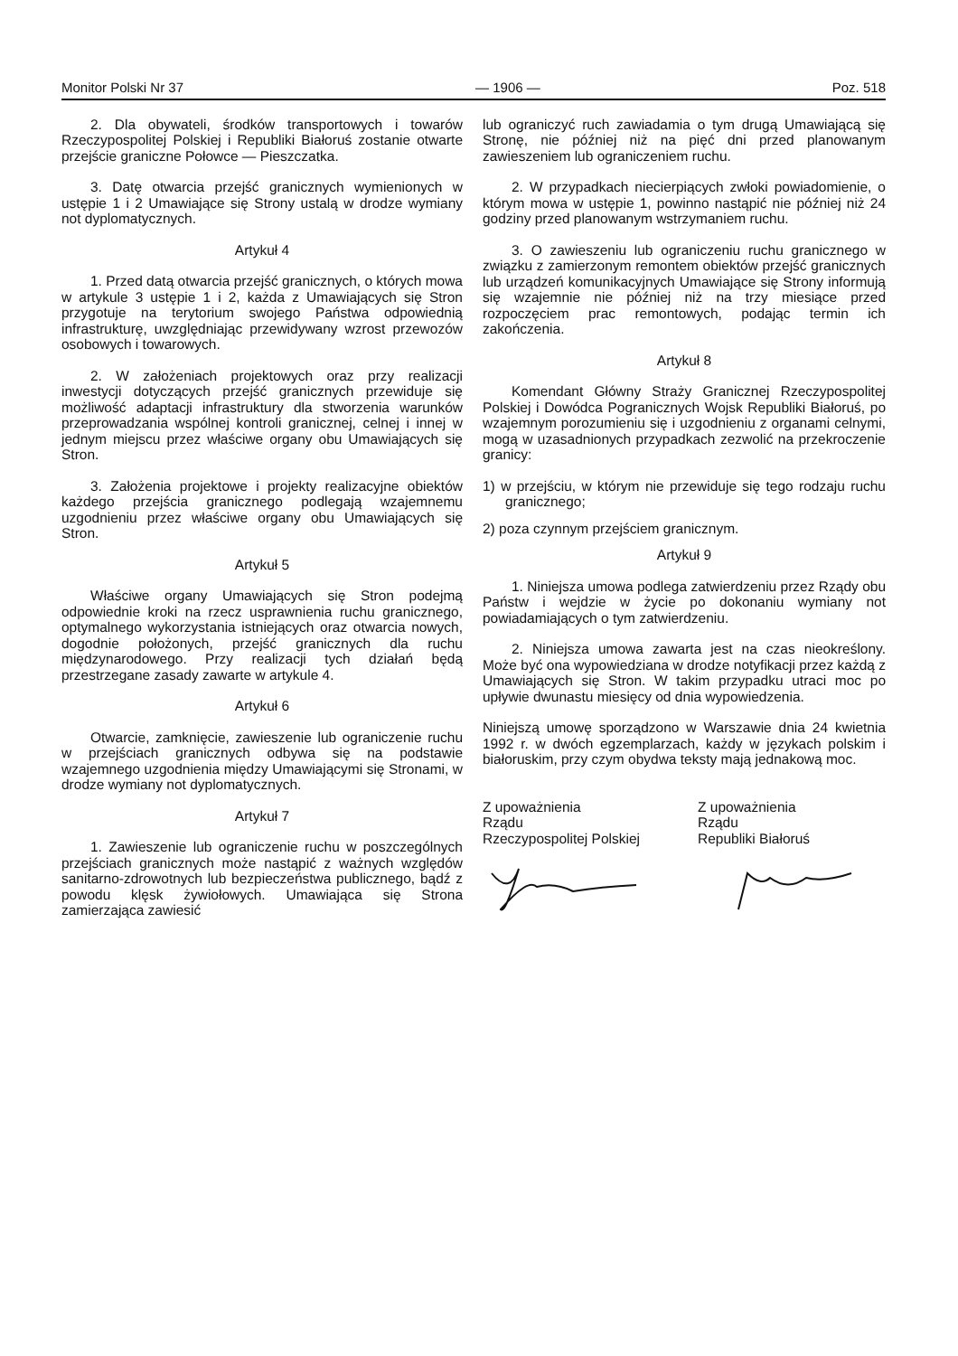Monitor Polski Nr 37 — 1906 — Poz. 518
2. Dla obywateli, środków transportowych i towarów Rzeczypospolitej Polskiej i Republiki Białoruś zostanie otwarte przejście graniczne Połowce — Pieszczatka.
3. Datę otwarcia przejść granicznych wymienionych w ustępie 1 i 2 Umawiające się Strony ustalą w drodze wymiany not dyplomatycznych.
Artykuł 4
1. Przed datą otwarcia przejść granicznych, o których mowa w artykule 3 ustępie 1 i 2, każda z Umawiających się Stron przygotuje na terytorium swojego Państwa odpowiednią infrastrukturę, uwzględniając przewidywany wzrost przewozów osobowych i towarowych.
2. W założeniach projektowych oraz przy realizacji inwestycji dotyczących przejść granicznych przewiduje się możliwość adaptacji infrastruktury dla stworzenia warunków przeprowadzania wspólnej kontroli granicznej, celnej i innej w jednym miejscu przez właściwe organy obu Umawiających się Stron.
3. Założenia projektowe i projekty realizacyjne obiektów każdego przejścia granicznego podlegają wzajemnemu uzgodnieniu przez właściwe organy obu Umawiających się Stron.
Artykuł 5
Właściwe organy Umawiających się Stron podejmą odpowiednie kroki na rzecz usprawnienia ruchu granicznego, optymalnego wykorzystania istniejących oraz otwarcia nowych, dogodnie położonych, przejść granicznych dla ruchu międzynarodowego. Przy realizacji tych działań będą przestrzegane zasady zawarte w artykule 4.
Artykuł 6
Otwarcie, zamknięcie, zawieszenie lub ograniczenie ruchu w przejściach granicznych odbywa się na podstawie wzajemnego uzgodnienia między Umawiającymi się Stronami, w drodze wymiany not dyplomatycznych.
Artykuł 7
1. Zawieszenie lub ograniczenie ruchu w poszczególnych przejściach granicznych może nastąpić z ważnych względów sanitarno-zdrowotnych lub bezpieczeństwa publicznego, bądź z powodu klęsk żywiołowych. Umawiająca się Strona zamierzająca zawiesić
lub ograniczyć ruch zawiadamia o tym drugą Umawiającą się Stronę, nie później niż na pięć dni przed planowanym zawieszeniem lub ograniczeniem ruchu.
2. W przypadkach niecierpiących zwłoki powiadomienie, o którym mowa w ustępie 1, powinno nastąpić nie później niż 24 godziny przed planowanym wstrzymaniem ruchu.
3. O zawieszeniu lub ograniczeniu ruchu granicznego w związku z zamierzonym remontem obiektów przejść granicznych lub urządzeń komunikacyjnych Umawiające się Strony informują się wzajemnie nie później niż na trzy miesiące przed rozpoczęciem prac remontowych, podając termin ich zakończenia.
Artykuł 8
Komendant Główny Straży Granicznej Rzeczypospolitej Polskiej i Dowódca Pogranicznych Wojsk Republiki Białoruś, po wzajemnym porozumieniu się i uzgodnieniu z organami celnymi, mogą w uzasadnionych przypadkach zezwolić na przekroczenie granicy:
1) w przejściu, w którym nie przewiduje się tego rodzaju ruchu granicznego;
2) poza czynnym przejściem granicznym.
Artykuł 9
1. Niniejsza umowa podlega zatwierdzeniu przez Rządy obu Państw i wejdzie w życie po dokonaniu wymiany not powiadamiających o tym zatwierdzeniu.
2. Niniejsza umowa zawarta jest na czas nieokreślony. Może być ona wypowiedziana w drodze notyfikacji przez każdą z Umawiających się Stron. W takim przypadku utraci moc po upływie dwunastu miesięcy od dnia wypowiedzenia.
Niniejszą umowę sporządzono w Warszawie dnia 24 kwietnia 1992 r. w dwóch egzemplarzach, każdy w językach polskim i białoruskim, przy czym obydwa teksty mają jednakową moc.
Z upoważnienia
Rządu
Rzeczypospolitej Polskiej
Z upoważnienia
Rządu
Republiki Białoruś